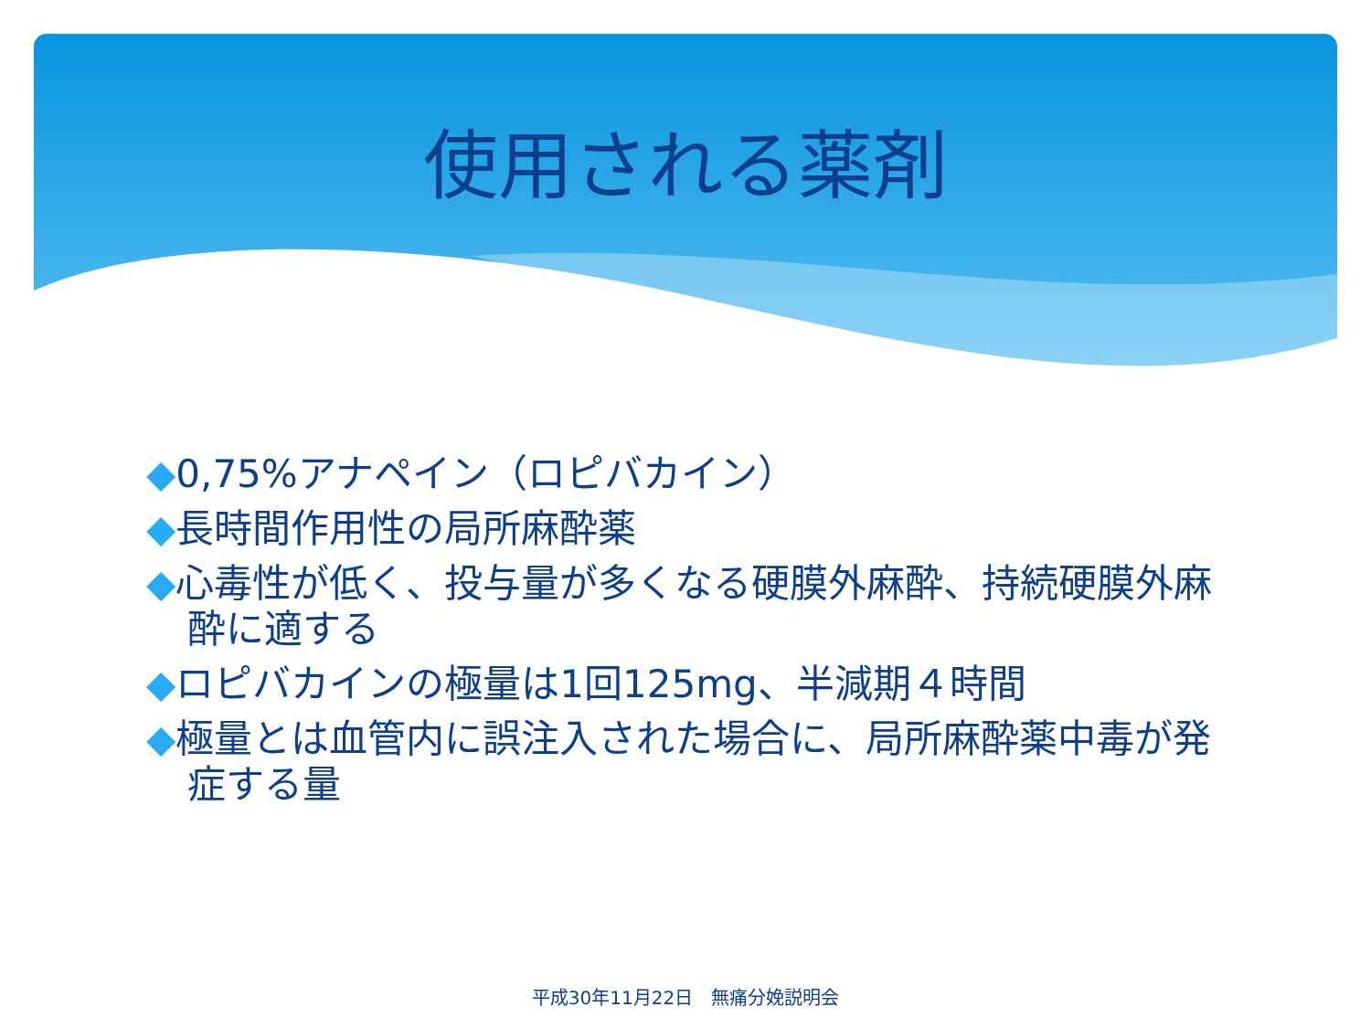使用される薬剤
◆0,75%アナペイン（ロピバカイン）
◆長時間作用性の局所麻酔薬
◆心毒性が低く、投与量が多くなる硬膜外麻酔、持続硬膜外麻酔に適する
◆ロピバカインの極量は1回125mg、半減期４時間
◆極量とは血管内に誤注入された場合に、局所麻酔薬中毒が発症する量
平成30年11月22日　無痛分娩説明会